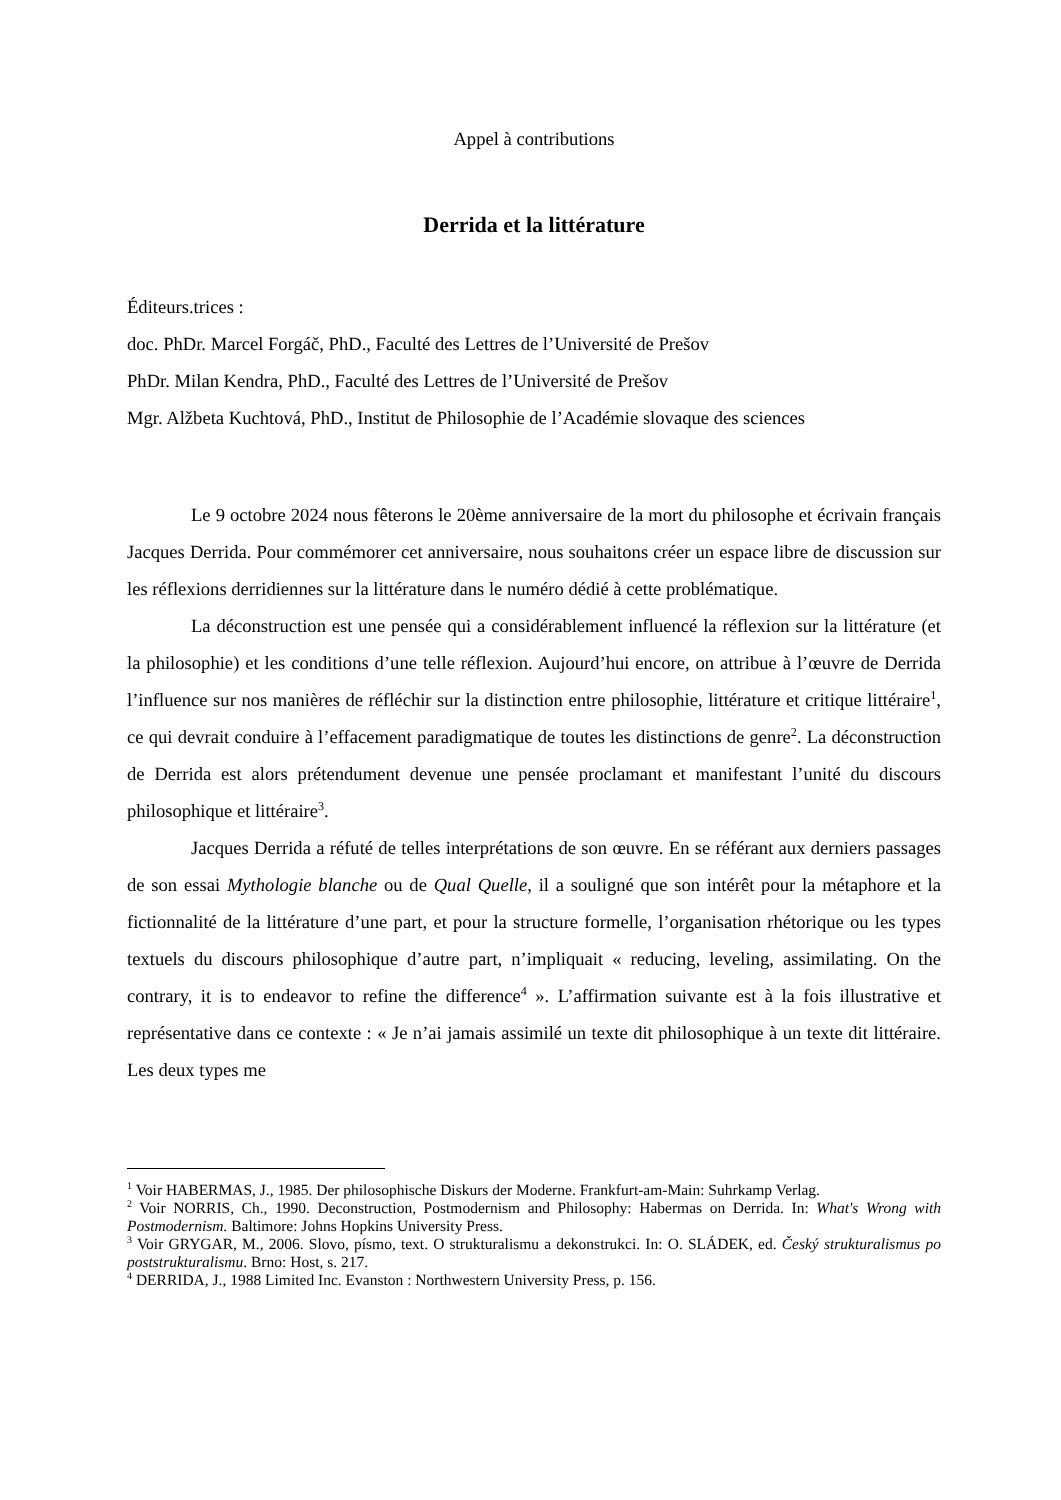Appel à contributions
Derrida et la littérature
Éditeurs.trices :
doc. PhDr. Marcel Forgáč, PhD., Faculté des Lettres de l’Université de Prešov
PhDr. Milan Kendra, PhD., Faculté des Lettres de l’Université de Prešov
Mgr. Alžbeta Kuchtová, PhD., Institut de Philosophie de l’Académie slovaque des sciences
Le 9 octobre 2024 nous fêterons le 20ème anniversaire de la mort du philosophe et écrivain français Jacques Derrida. Pour commémorer cet anniversaire, nous souhaitons créer un espace libre de discussion sur les réflexions derridiennes sur la littérature dans le numéro dédié à cette problématique.
La déconstruction est une pensée qui a considérablement influencé la réflexion sur la littérature (et la philosophie) et les conditions d’une telle réflexion. Aujourd’hui encore, on attribue à l’œuvre de Derrida l’influence sur nos manières de réfléchir sur la distinction entre philosophie, littérature et critique littéraire<sup>1</sup>, ce qui devrait conduire à l’effacement paradigmatique de toutes les distinctions de genre<sup>2</sup>. La déconstruction de Derrida est alors prétendument devenue une pensée proclamant et manifestant l’unité du discours philosophique et littéraire<sup>3</sup>.
Jacques Derrida a réfuté de telles interprétations de son œuvre. En se référant aux derniers passages de son essai Mythologie blanche ou de Qual Quelle, il a souligné que son intérêt pour la métaphore et la fictionnalité de la littérature d’une part, et pour la structure formelle, l’organisation rhétorique ou les types textuels du discours philosophique d’autre part, n’impliquait « reducing, leveling, assimilating. On the contrary, it is to endeavor to refine the difference<sup>4</sup> ». L’affirmation suivante est à la fois illustrative et représentative dans ce contexte : « Je n’ai jamais assimilé un texte dit philosophique à un texte dit littéraire. Les deux types me
<sup>1</sup> Voir HABERMAS, J., 1985. Der philosophische Diskurs der Moderne. Frankfurt-am-Main: Suhrkamp Verlag.
<sup>2</sup> Voir NORRIS, Ch., 1990. Deconstruction, Postmodernism and Philosophy: Habermas on Derrida. In: What's Wrong with Postmodernism. Baltimore: Johns Hopkins University Press.
<sup>3</sup> Voir GRYGAR, M., 2006. Slovo, písmo, text. O strukturalismu a dekonstrukci. In: O. SLÁDEK, ed. Český strukturalismus po poststrukturalismu. Brno: Host, s. 217.
<sup>4</sup> DERRIDA, J., 1988 Limited Inc. Evanston : Northwestern University Press, p. 156.